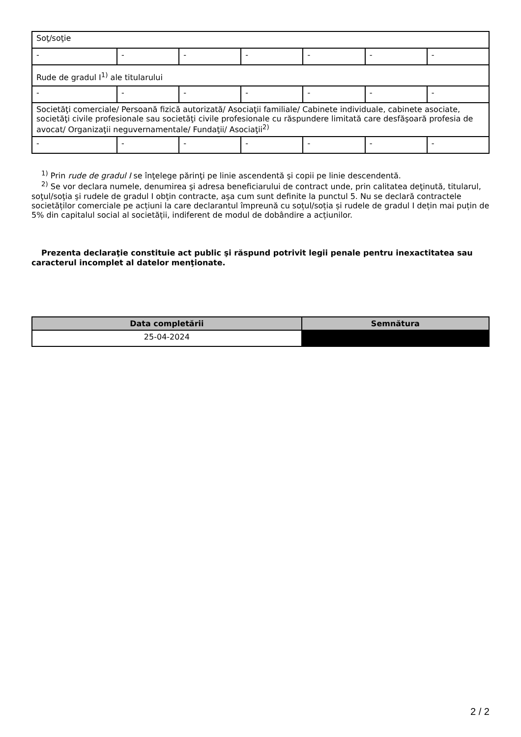| Soţ/soţie | | | | | | |
| - | - | - | - | - | - | - |
| Rude de gradul I<sup>1)</sup> ale titularului | | | | | | |
| - | - | - | - | - | - | - |
| Societăţi comerciale/ Persoană fizică autorizată/ Asociaţii familiale/ Cabinete individuale, cabinete asociate, societăţi civile profesionale sau societăţi civile profesionale cu răspundere limitată care desfăşoară profesia de avocat/ Organizaţii neguvernamentale/ Fundaţii/ Asociaţii<sup>2)</sup> | | | | | | |
| - | - | - | - | - | - | - |
<sup>1)</sup> Prin rude de gradul I se înţelege părinţi pe linie ascendentă şi copii pe linie descendentă.
<sup>2)</sup> Se vor declara numele, denumirea şi adresa beneficiarului de contract unde, prin calitatea deţinută, titularul, soţul/soţia şi rudele de gradul I obţin contracte, aşa cum sunt definite la punctul 5. Nu se declară contractele societăților comerciale pe acțiuni la care declarantul împreună cu soțul/soția și rudele de gradul I dețin mai puțin de 5% din capitalul social al societății, indiferent de modul de dobândire a acțiunilor.
Prezenta declaraţie constituie act public şi răspund potrivit legii penale pentru inexactitatea sau caracterul incomplet al datelor menţionate.
| Data completării | Semnătura |
| --- | --- |
| 25-04-2024 | |
2 / 2